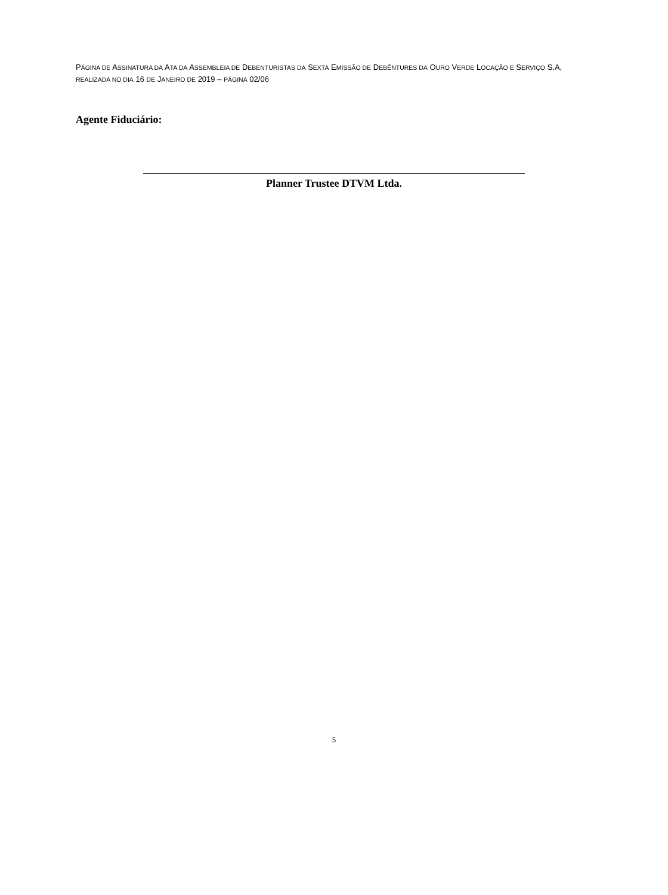PÁGINA DE ASSINATURA DA ATA DA ASSEMBLEIA DE DEBENTURISTAS DA SEXTA EMISSÃO DE DEBÊNTURES DA OURO VERDE LOCAÇÃO E SERVIÇO S.A, REALIZADA NO DIA 16 DE JANEIRO DE 2019 – PÁGINA 02/06
Agente Fiduciário:
Planner Trustee DTVM Ltda.
5